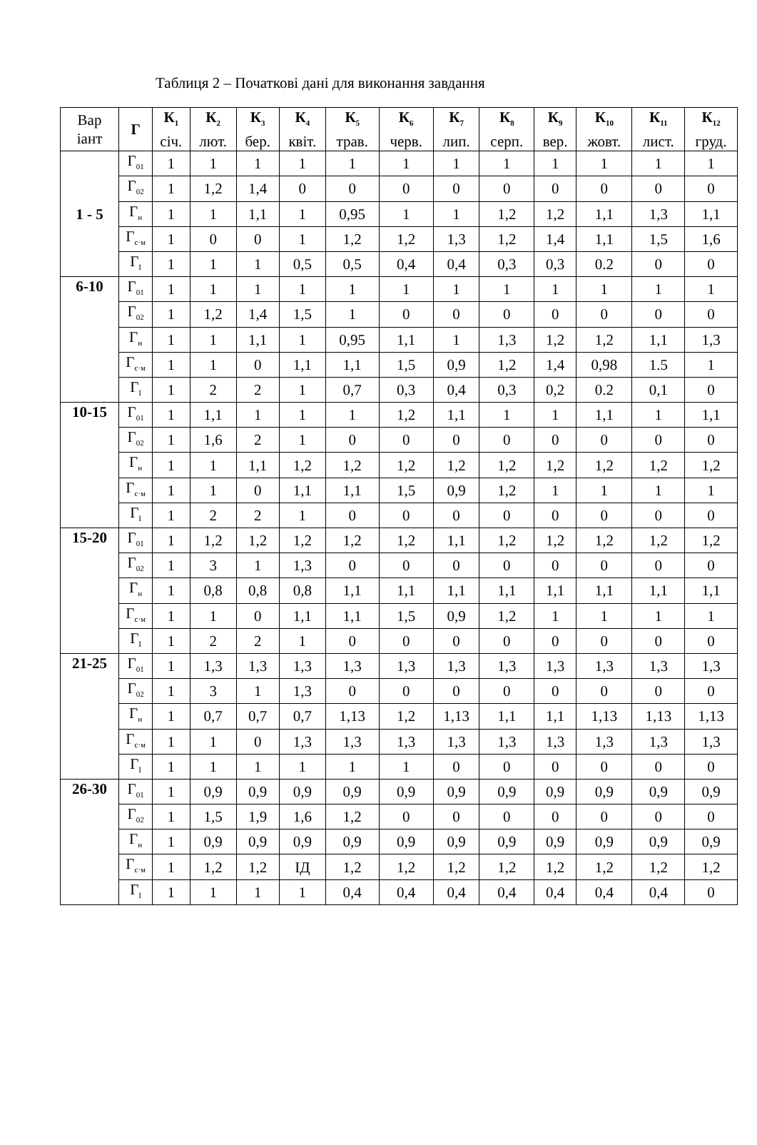Таблиця 2 – Початкові дані для виконання завдання
| Вар іант | Г | К<sub>1</sub> січ. | К<sub>2</sub> лют. | К<sub>3</sub> бер. | К<sub>4</sub> квіт. | К<sub>5</sub> трав. | К<sub>6</sub> черв. | К<sub>7</sub> лип. | К<sub>8</sub> серп. | К<sub>9</sub> вер. | К<sub>10</sub> жовт. | К<sub>11</sub> лист. | К<sub>12</sub> груд. |
| --- | --- | --- | --- | --- | --- | --- | --- | --- | --- | --- | --- | --- | --- |
| 1 - 5 | Г<sub>01</sub> | 1 | 1 | 1 | 1 | 1 | 1 | 1 | 1 | 1 | 1 | 1 | 1 |
| | Г<sub>02</sub> | 1 | 1,2 | 1,4 | 0 | 0 | 0 | 0 | 0 | 0 | 0 | 0 | 0 |
| | Г<sub>н</sub> | 1 | 1 | 1,1 | 1 | 0,95 | 1 | 1 | 1,2 | 1,2 | 1,1 | 1,3 | 1,1 |
| | Г<sub>с·м</sub> | 1 | 0 | 0 | 1 | 1,2 | 1,2 | 1,3 | 1,2 | 1,4 | 1,1 | 1,5 | 1,6 |
| | Г<sub>I</sub> | 1 | 1 | 1 | 0,5 | 0,5 | 0,4 | 0,4 | 0,3 | 0,3 | 0.2 | 0 | 0 |
| 6-10 | Г<sub>01</sub> | 1 | 1 | 1 | 1 | 1 | 1 | 1 | 1 | 1 | 1 | 1 | 1 |
| | Г<sub>02</sub> | 1 | 1,2 | 1,4 | 1,5 | 1 | 0 | 0 | 0 | 0 | 0 | 0 | 0 |
| | Г<sub>н</sub> | 1 | 1 | 1,1 | 1 | 0,95 | 1,1 | 1 | 1,3 | 1,2 | 1,2 | 1,1 | 1,3 |
| | Г<sub>с·м</sub> | 1 | 1 | 0 | 1,1 | 1,1 | 1,5 | 0,9 | 1,2 | 1,4 | 0,98 | 1.5 | 1 |
| | Г<sub>I</sub> | 1 | 2 | 2 | 1 | 0,7 | 0,3 | 0,4 | 0,3 | 0,2 | 0.2 | 0,1 | 0 |
| 10-15 | Г<sub>01</sub> | 1 | 1,1 | 1 | 1 | 1 | 1,2 | 1,1 | 1 | 1 | 1,1 | 1 | 1,1 |
| | Г<sub>02</sub> | 1 | 1,6 | 2 | 1 | 0 | 0 | 0 | 0 | 0 | 0 | 0 | 0 |
| | Г<sub>н</sub> | 1 | 1 | 1,1 | 1,2 | 1,2 | 1,2 | 1,2 | 1,2 | 1,2 | 1,2 | 1,2 | 1,2 |
| | Г<sub>с·м</sub> | 1 | 1 | 0 | 1,1 | 1,1 | 1,5 | 0,9 | 1,2 | 1 | 1 | 1 | 1 |
| | Г<sub>I</sub> | 1 | 2 | 2 | 1 | 0 | 0 | 0 | 0 | 0 | 0 | 0 | 0 |
| 15-20 | Г<sub>01</sub> | 1 | 1,2 | 1,2 | 1,2 | 1,2 | 1,2 | 1,1 | 1,2 | 1,2 | 1,2 | 1,2 | 1,2 |
| | Г<sub>02</sub> | 1 | 3 | 1 | 1,3 | 0 | 0 | 0 | 0 | 0 | 0 | 0 | 0 |
| | Г<sub>н</sub> | 1 | 0,8 | 0,8 | 0,8 | 1,1 | 1,1 | 1,1 | 1,1 | 1,1 | 1,1 | 1,1 | 1,1 |
| | Г<sub>с·м</sub> | 1 | 1 | 0 | 1,1 | 1,1 | 1,5 | 0,9 | 1,2 | 1 | 1 | 1 | 1 |
| | Г<sub>I</sub> | 1 | 2 | 2 | 1 | 0 | 0 | 0 | 0 | 0 | 0 | 0 | 0 |
| 21-25 | Г<sub>01</sub> | 1 | 1,3 | 1,3 | 1,3 | 1,3 | 1,3 | 1,3 | 1,3 | 1,3 | 1,3 | 1,3 | 1,3 |
| | Г<sub>02</sub> | 1 | 3 | 1 | 1,3 | 0 | 0 | 0 | 0 | 0 | 0 | 0 | 0 |
| | Г<sub>н</sub> | 1 | 0,7 | 0,7 | 0,7 | 1,13 | 1,2 | 1,13 | 1,1 | 1,1 | 1,13 | 1,13 | 1,13 |
| | Г<sub>с·м</sub> | 1 | 1 | 0 | 1,3 | 1,3 | 1,3 | 1,3 | 1,3 | 1,3 | 1,3 | 1,3 | 1,3 |
| | Г<sub>I</sub> | 1 | 1 | 1 | 1 | 1 | 1 | 0 | 0 | 0 | 0 | 0 | 0 |
| 26-30 | Г<sub>01</sub> | 1 | 0,9 | 0,9 | 0,9 | 0,9 | 0,9 | 0,9 | 0,9 | 0,9 | 0,9 | 0,9 | 0,9 |
| | Г<sub>02</sub> | 1 | 1,5 | 1,9 | 1,6 | 1,2 | 0 | 0 | 0 | 0 | 0 | 0 | 0 |
| | Г<sub>н</sub> | 1 | 0,9 | 0,9 | 0,9 | 0,9 | 0,9 | 0,9 | 0,9 | 0,9 | 0,9 | 0,9 | 0,9 |
| | Г<sub>с·м</sub> | 1 | 1,2 | 1,2 | IД | 1,2 | 1,2 | 1,2 | 1,2 | 1,2 | 1,2 | 1,2 | 1,2 |
| | Г<sub>I</sub> | 1 | 1 | 1 | 1 | 0,4 | 0,4 | 0,4 | 0,4 | 0,4 | 0,4 | 0,4 | 0 |